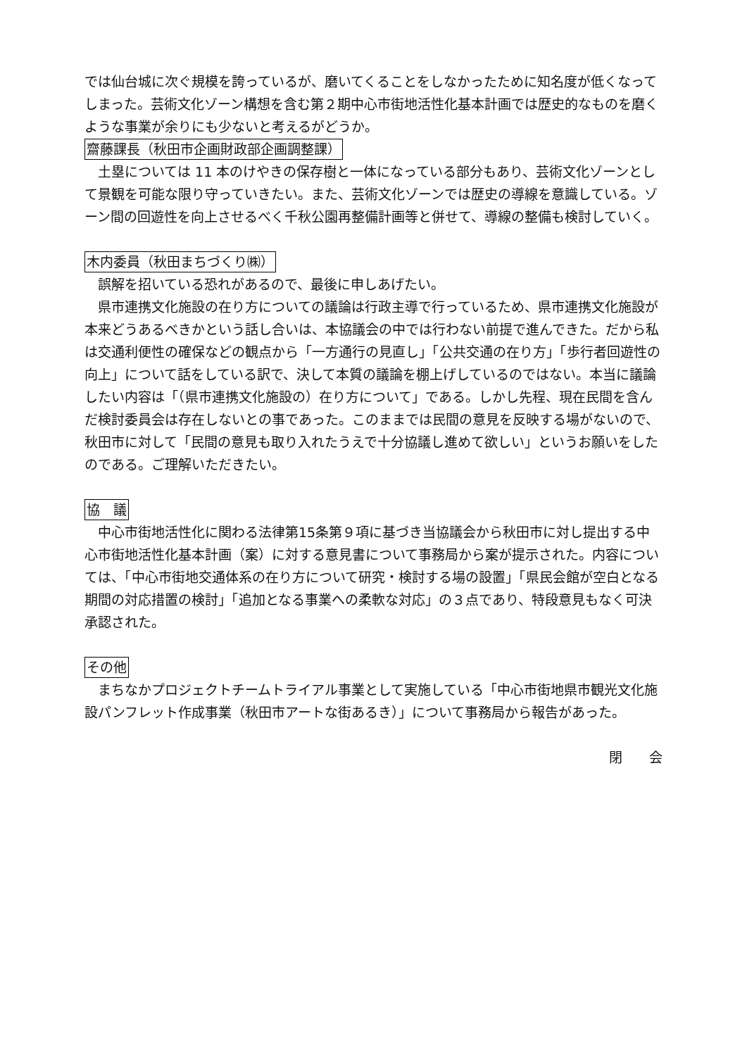では仙台城に次ぐ規模を誇っているが、磨いてくることをしなかったために知名度が低くなってしまった。芸術文化ゾーン構想を含む第２期中心市街地活性化基本計画では歴史的なものを磨くような事業が余りにも少ないと考えるがどうか。
齋藤課長（秋田市企画財政部企画調整課）
　土塁については 11 本のけやきの保存樹と一体になっている部分もあり、芸術文化ゾーンとして景観を可能な限り守っていきたい。また、芸術文化ゾーンでは歴史の導線を意識している。ゾーン間の回遊性を向上させるべく千秋公園再整備計画等と併せて、導線の整備も検討していく。
木内委員（秋田まちづくり㈱）
　誤解を招いている恐れがあるので、最後に申しあげたい。
　県市連携文化施設の在り方についての議論は行政主導で行っているため、県市連携文化施設が本来どうあるべきかという話し合いは、本協議会の中では行わない前提で進んできた。だから私は交通利便性の確保などの観点から「一方通行の見直し」「公共交通の在り方」「歩行者回遊性の向上」について話をしている訳で、決して本質の議論を棚上げしているのではない。本当に議論したい内容は「（県市連携文化施設の）在り方について」である。しかし先程、現在民間を含んだ検討委員会は存在しないとの事であった。このままでは民間の意見を反映する場がないので、秋田市に対して「民間の意見も取り入れたうえで十分協議し進めて欲しい」というお願いをしたのである。ご理解いただきたい。
協　議
　中心市街地活性化に関わる法律第15条第９項に基づき当協議会から秋田市に対し提出する中心市街地活性化基本計画（案）に対する意見書について事務局から案が提示された。内容については、「中心市街地交通体系の在り方について研究・検討する場の設置」「県民会館が空白となる期間の対応措置の検討」「追加となる事業への柔軟な対応」の３点であり、特段意見もなく可決承認された。
その他
　まちなかプロジェクトチームトライアル事業として実施している「中心市街地県市観光文化施設パンフレット作成事業（秋田市アートな街あるき）」について事務局から報告があった。
閉　　会